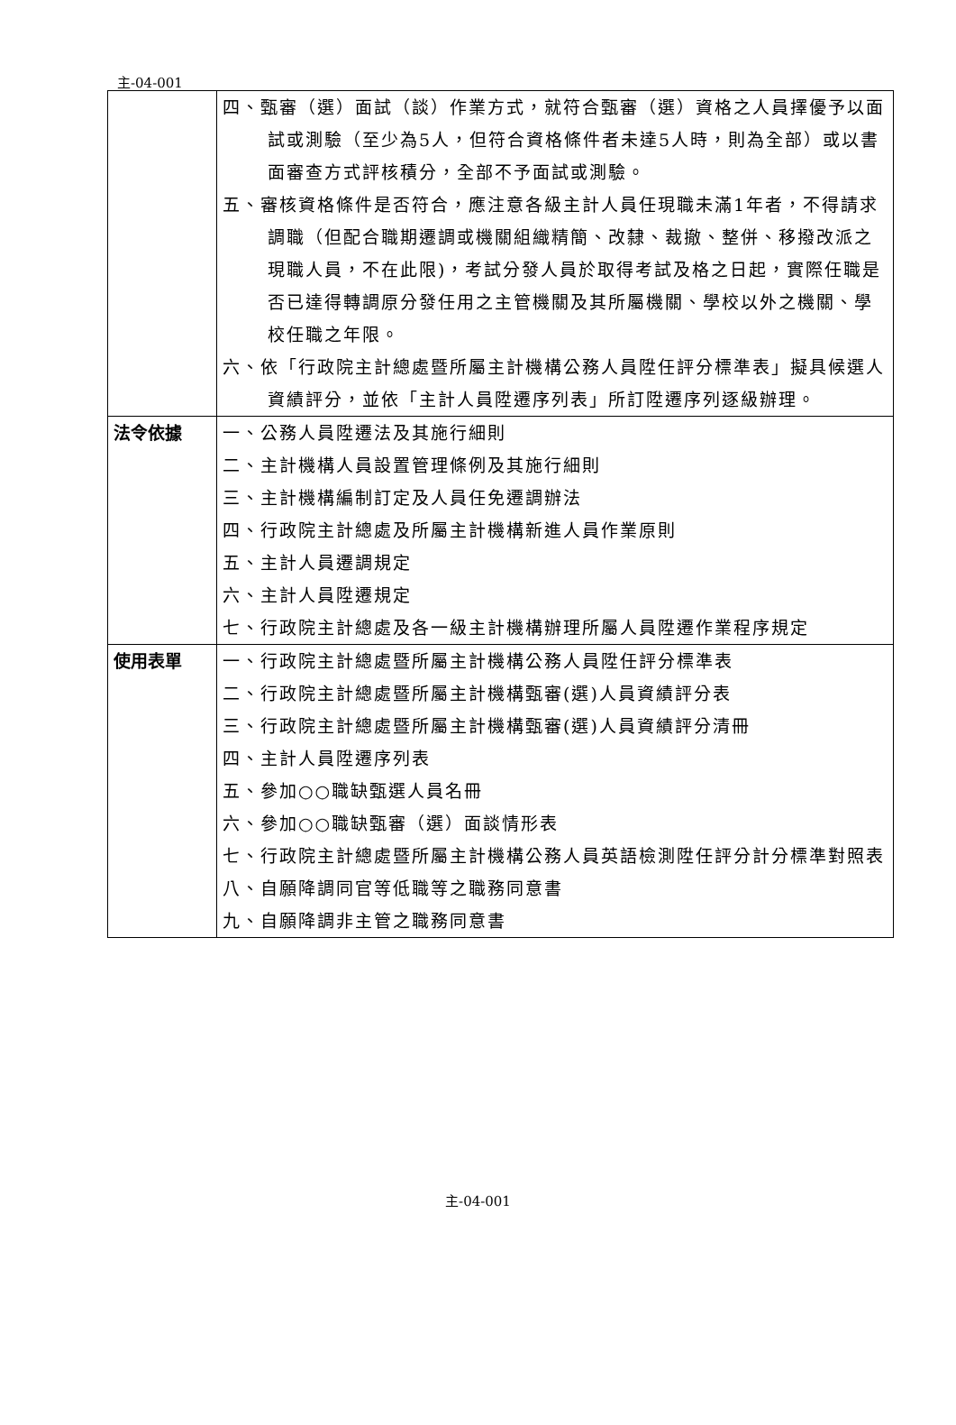主-04-001
| | 四、甄審（選）面試（談）作業方式，就符合甄審（選）資格之人員擇優予以面試或測驗（至少為5人，但符合資格條件者未達5人時，則為全部）或以書面審查方式評核積分，全部不予面試或測驗。 五、審核資格條件是否符合，應注意各級主計人員任現職未滿1年者，不得請求調職（但配合職期遷調或機關組織精簡、改隸、裁撤、整併、移撥改派之現職人員，不在此限)，考試分發人員於取得考試及格之日起，實際任職是否已達得轉調原分發任用之主管機關及其所屬機關、學校以外之機關、學校任職之年限。 六、依「行政院主計總處暨所屬主計機構公務人員陞任評分標準表」擬具候選人資績評分，並依「主計人員陞遷序列表」所訂陞遷序列逐級辦理。 |
| 法令依據 | 一、公務人員陞遷法及其施行細則 二、主計機構人員設置管理條例及其施行細則 三、主計機構編制訂定及人員任免遷調辦法 四、行政院主計總處及所屬主計機構新進人員作業原則 五、主計人員遷調規定 六、主計人員陞遷規定 七、行政院主計總處及各一級主計機構辦理所屬人員陞遷作業程序規定 |
| 使用表單 | 一、行政院主計總處暨所屬主計機構公務人員陞任評分標準表 二、行政院主計總處暨所屬主計機構甄審(選)人員資績評分表 三、行政院主計總處暨所屬主計機構甄審(選)人員資績評分清冊 四、主計人員陞遷序列表 五、參加○○職缺甄選人員名冊 六、參加○○職缺甄審（選）面談情形表 七、行政院主計總處暨所屬主計機構公務人員英語檢測陞任評分計分標準對照表 八、自願降調同官等低職等之職務同意書 九、自願降調非主管之職務同意書 |
主-04-001